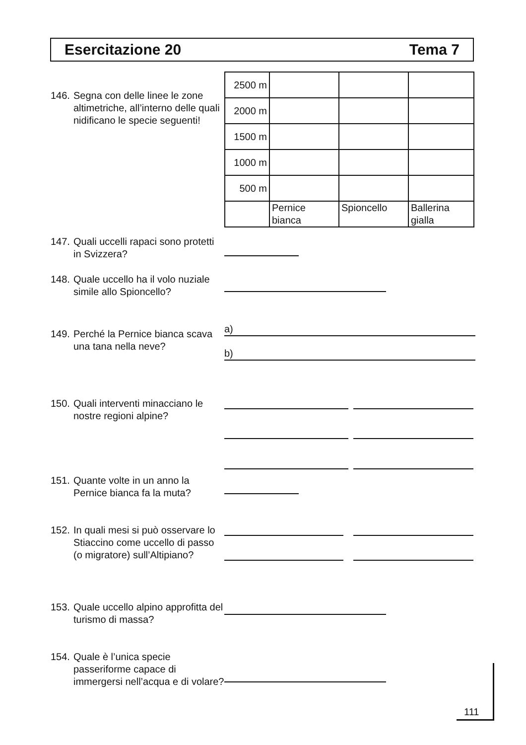Esercitazione 20 Tema 7
146. Segna con delle linee le zone altimetriche, all’interno delle quali nidificano le specie seguenti!
| 2500 m | | | |
| 2000 m | | | |
| 1500 m | | | |
| 1000 m | | | |
| 500 m | | | |
| | Pernice bianca | Spioncello | Ballerina gialla |
147. Quali uccelli rapaci sono protetti in Svizzera?
148. Quale uccello ha il volo nuziale simile allo Spioncello?
149. Perché la Pernice bianca scava una tana nella neve?
a)
b)
150. Quali interventi minacciano le nostre regioni alpine?
151. Quante volte in un anno la Pernice bianca fa la muta?
152. In quali mesi si può osservare lo Stiaccino come uccello di passo (o migratore) sull’Altipiano?
153. Quale uccello alpino approfitta del turismo di massa?
154. Quale è l’unica specie passeriforme capace di immergersi nell’acqua e di volare?
111